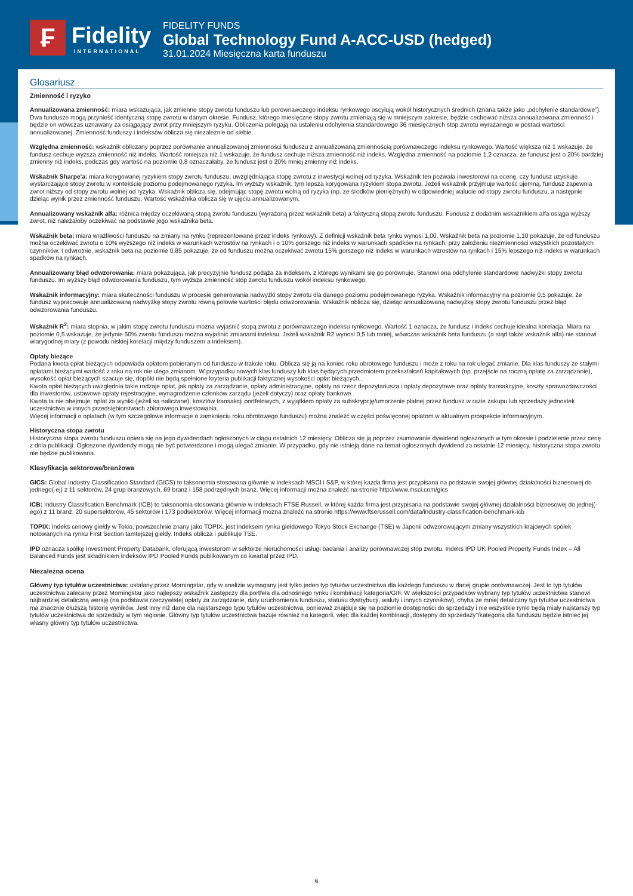₣ Fidelity
INTERNATIONAL
FIDELITY FUNDS
Global Technology Fund A-ACC-USD (hedged)
31.01.2024 Miesięczna karta funduszu
Glosariusz
Zmienność i ryzyko
Annualizowana zmienność: miara wskazująca, jak zmienne stopy zwrotu funduszu lub porównawczego indeksu rynkowego oscylują wokół historycznych średnich (znana także jako „odchylenie standardowe”). Dwa fundusze mogą przynieść identyczną stopę zwrotu w danym okresie. Fundusz, którego miesięczne stopy zwrotu zmieniają się w mniejszym zakresie, będzie cechować niższa annualizowana zmienność i będzie on wówczas uznawany za osiągający zwrot przy mniejszym ryzyku. Obliczenia polegają na ustaleniu odchylenia standardowego 36 miesięcznych stóp zwrotu wyrażanego w postaci wartości annualizowanej. Zmienność funduszy i indeksów oblicza się niezależnie od siebie.
Względna zmienność: wskaźnik obliczany poprzez porównanie annualizowanej zmienności funduszu z annualizowaną zmiennością porównawczego indeksu rynkowego. Wartość większa niż 1 wskazuje, że fundusz cechuje wyższa zmienność niż indeks. Wartość mniejsza niż 1 wskazuje, że fundusz cechuje niższa zmienność niż indeks. Względna zmienność na poziomie 1,2 oznacza, że fundusz jest o 20% bardziej zmienny niż indeks, podczas gdy wartość na poziomie 0,8 oznaczałaby, że fundusz jest o 20% mniej zmienny niż indeks.
Wskaźnik Sharpe'a: miara korygowanej ryzykiem stopy zwrotu funduszu, uwzględniająca stopę zwrotu z inwestycji wolnej od ryzyka. Wskaźnik ten pozwala inwestorowi na ocenę, czy fundusz uzyskuje wystarczające stopy zwrotu w kontekście poziomu podejmowanego ryzyka. Im wyższy wskaźnik, tym lepsza korygowana ryzykiem stopa zwrotu. Jeżeli wskaźnik przyjmuje wartość ujemną, fundusz zapewnia zwrot niższy od stopy zwrotu wolnej od ryzyka. Wskaźnik oblicza się, odejmując stopę zwrotu wolną od ryzyka (np. ze środków pieniężnych) w odpowiedniej walucie od stopy zwrotu funduszu, a następnie dzieląc wynik przez zmienność funduszu. Wartość wskaźnika oblicza się w ujęciu annualizowanym.
Annualizowany wskaźnik alfa: różnica między oczekiwaną stopą zwrotu funduszu (wyrażoną przez wskaźnik beta) a faktyczną stopą zwrotu funduszu. Fundusz z dodatnim wskaźnikiem alfa osiąga wyższy zwrot, niż należałoby oczekiwać na podstawie jego wskaźnika beta.
Wskaźnik beta: miara wrażliwości funduszu na zmiany na rynku (reprezentowane przez indeks rynkowy). Z definicji wskaźnik beta rynku wynosi 1,00. Wskaźnik beta na poziomie 1,10 pokazuje, że od funduszu można oczekiwać zwrotu o 10% wyższego niż indeks w warunkach wzrostów na rynkach i o 10% gorszego niż indeks w warunkach spadków na rynkach, przy założeniu niezmienności wszystkich pozostałych czynników. I odwrotnie, wskaźnik beta na poziomie 0,85 pokazuje, że od funduszu można oczekiwać zwrotu 15% gorszego niż indeks w warunkach wzrostów na rynkach i 15% lepszego niż indeks w warunkach spadków na rynkach.
Annualizowany błąd odwzorowania: miara pokazująca, jak precyzyjnie fundusz podąża za indeksem, z którego wynikami się go porównuje. Stanowi ona odchylenie standardowe nadwyżki stopy zwrotu funduszu. Im wyższy błąd odwzorowania funduszu, tym wyższa zmienność stóp zwrotu funduszu wokół indeksu rynkowego.
Wskaźnik informacyjny: miara skuteczności funduszu w procesie generowania nadwyżki stopy zwrotu dla danego poziomu podejmowanego ryzyka. Wskaźnik informacyjny na poziomie 0,5 pokazuje, że fundusz wypracowuje annualizowaną nadwyżkę stopy zwrotu równą połowie wartości błędu odwzorowania. Wskaźnik oblicza się, dzieląc annualizowaną nadwyżkę stopy zwrotu funduszu przez błąd odwzorowania funduszu.
Wskaźnik R<sup>2</sup>: miara stopnia, w jakim stopę zwrotu funduszu można wyjaśnić stopą zwrotu z porównawczego indeksu rynkowego. Wartość 1 oznacza, że fundusz i indeks cechuje idealna korelacja. Miara na poziomie 0,5 wskazuje, że jedynie 50% zwrotu funduszu można wyjaśnić zmianami indeksu. Jeżeli wskaźnik R2 wynosi 0,5 lub mniej, wówczas wskaźnik beta funduszu (a stąd także wskaźnik alfa) nie stanowi wiarygodnej miary (z powodu niskiej korelacji między funduszem a indeksem).
Opłaty bieżące
Podana kwota opłat bieżących odpowiada opłatom pobieranym od funduszu w trakcie roku. Oblicza się ją na koniec roku obrotowego funduszu i może z roku na rok ulegać zmianie. Dla klas funduszy ze stałymi opłatami bieżącymi wartość z roku na rok nie ulega zmianom. W przypadku nowych klas funduszy lub klas będących przedmiotem przekształceń kapitałowych (np. przejście na roczną opłatę za zarządzanie), wysokość opłat bieżących szacuje się, dopóki nie będą spełnione kryteria publikacji faktycznej wysokości opłat bieżących..
Kwota opłat bieżących uwzględnia takie rodzaje opłat, jak opłaty za zarządzanie, opłaty administracyjne, opłaty na rzecz depozytariusza i opłaty depozytowe oraz opłaty transakcyjne, koszty sprawozdawczości dla inwestorów, ustawowe opłaty rejestracyjne, wynagrodzenie członków zarządu (jeżeli dotyczy) oraz opłaty bankowe.
Kwota ta nie obejmuje: opłat za wyniki (jeżeli są naliczane); kosztów transakcji portfelowych, z wyjątkiem opłaty za subskrypcję/umorzenie płatnej przez fundusz w razie zakupu lub sprzedaży jednostek uczestnictwa w innych przedsiębiorstwach zbiorowego inwestowania.
Więcej informacji o opłatach (w tym szczegółowe informacje o zamknięciu roku obrotowego funduszu) można znaleźć w części poświęconej opłatom w aktualnym prospekcie informacyjnym.
Historyczna stopa zwrotu
Historyczna stopa zwrotu funduszu opiera się na jego dywidendach ogłoszonych w ciągu ostatnich 12 miesięcy. Oblicza się ją poprzez zsumowanie dywidend ogłoszonych w tym okresie i podzielenie przez cenę z dnia publikacji. Ogłoszone dywidendy mogą nie być potwierdzone i mogą ulegać zmianie. W przypadku, gdy nie istnieją dane na temat ogłoszonych dywidend za ostatnie 12 miesięcy, historyczna stopa zwrotu nie będzie publikowana.
Klasyfikacja sektorowa/branżowa
GICS: Global Industry Classification Standard (GICS) to taksonomia stosowana głównie w indeksach MSCI i S&P, w której każda firma jest przypisana na podstawie swojej głównej działalności biznesowej do jednego(-ej) z 11 sektorów, 24 grup branżowych, 69 branż i 158 podrzędnych branż. Więcej informacji można znaleźć na stronie http://www.msci.com/gics
ICB: Industry Classification Benchmark (ICB) to taksonomia stosowana głównie w indeksach FTSE Russell, w której każda firma jest przypisana na podstawie swojej głównej działalności biznesowej do jednej(-ego) z 11 branż, 20 supersektorów, 45 sektorów i 173 podsektorów. Więcej informacji można znaleźć na stronie https://www.ftserussell.com/data/industry-classification-benchmark-icb
TOPIX: Indeks cenowy giełdy w Tokio, powszechnie znany jako TOPIX, jest indeksem rynku giełdowego Tokyo Stock Exchange (TSE) w Japonii odwzorowującym zmiany wszystkich krajowych spółek notowanych na rynku First Section tamtejszej giełdy. Indeks oblicza i publikuje TSE.
IPD oznacza spółkę Investment Property Databank, oferującą inwestorom w sektorze nieruchomości usługi badania i analizy porównawczej stóp zwrotu. Indeks IPD UK Pooled Property Funds Index – All Balanced Funds jest składnikiem indeksów IPD Pooled Funds publikowanym co kwartał przez IPD.
Niezależna ocena
Główny typ tytułów uczestnictwa: ustalany przez Morningstar, gdy w analizie wymagany jest tylko jeden typ tytułów uczestnictwa dla każdego funduszu w danej grupie porównawczej. Jest to typ tytułów uczestnictwa zalecany przez Morningstar jako najlepszy wskaźnik zastępczy dla portfela dla odnośnego rynku i kombinacji kategoria/GIF. W większości przypadków wybrany typ tytułów uczestnictwa stanowi najbardziej detaliczną wersję (na podstawie rzeczywistej opłaty za zarządzanie, daty uruchomienia funduszu, statusu dystrybucji, waluty i innych czynników), chyba że mniej detaliczny typ tytułów uczestnictwa ma znacznie dłuższą historię wyników. Jest inny niż dane dla najstarszego typu tytułów uczestnictwa, ponieważ znajduje się na poziomie dostępności do sprzedaży i nie wszystkie rynki będą miały najstarszy typ tytułów uczestnictwa do sprzedaży w tym regionie. Główny typ tytułów uczestnictwa bazuje również na kategorii, więc dla każdej kombinacji „dostępny do sprzedaży”/kategoria dla funduszu będzie istnieć jej własny główny typ tytułów uczestnictwa.
6